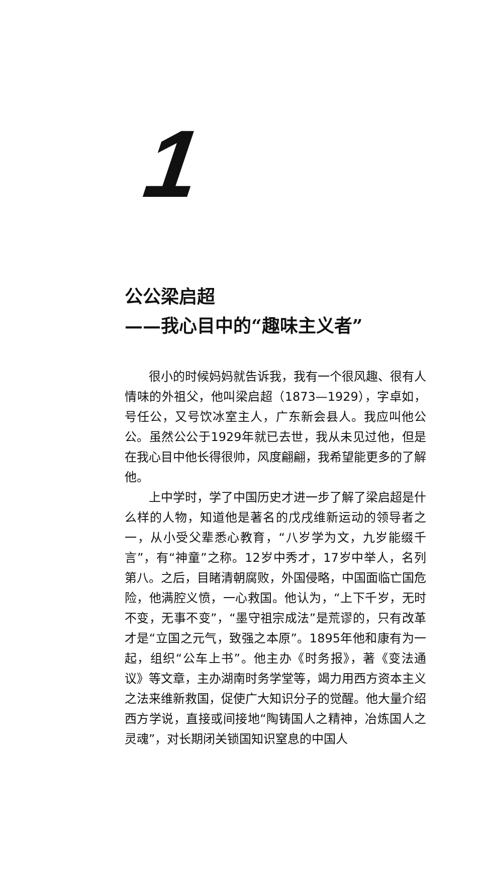1
公公梁启超
——我心目中的“趣味主义者”
很小的时候妈妈就告诉我，我有一个很风趣、很有人情味的外祖父，他叫梁启超（1873—1929），字卓如，号任公，又号饮冰室主人，广东新会县人。我应叫他公公。虽然公公于1929年就已去世，我从未见过他，但是在我心目中他长得很帅，风度翩翩，我希望能更多的了解他。
上中学时，学了中国历史才进一步了解了梁启超是什么样的人物，知道他是著名的戊戌维新运动的领导者之一，从小受父辈悉心教育，“八岁学为文，九岁能缀千言”，有“神童”之称。12岁中秀才，17岁中举人，名列第八。之后，目睹清朝腐败，外国侵略，中国面临亡国危险，他满腔义愤，一心救国。他认为，“上下千岁，无时不变，无事不变”，“墨守祖宗成法”是荒谬的，只有改革才是“立国之元气，致强之本原”。1895年他和康有为一起，组织“公车上书”。他主办《时务报》，著《变法通议》等文章，主办湖南时务学堂等，竭力用西方资本主义之法来维新救国，促使广大知识分子的觉醒。他大量介绍西方学说，直接或间接地“陶铸国人之精神，冶炼国人之灵魂”，对长期闭关锁国知识窒息的中国人